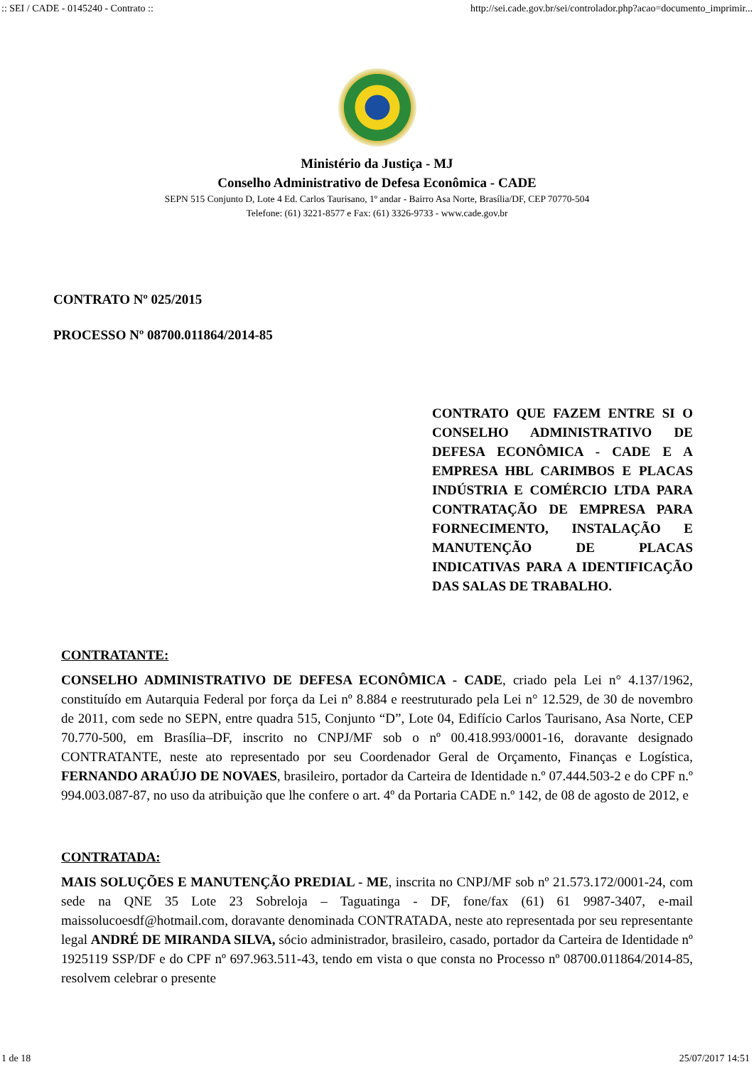:: SEI / CADE - 0145240 - Contrato :: http://sei.cade.gov.br/sei/controlador.php?acao=documento_imprimir...
Ministério da Justiça - MJ
Conselho Administrativo de Defesa Econômica - CADE
SEPN 515 Conjunto D, Lote 4 Ed. Carlos Taurisano, 1º andar - Bairro Asa Norte, Brasília/DF, CEP 70770-504
Telefone: (61) 3221-8577 e Fax: (61) 3326-9733 - www.cade.gov.br
CONTRATO Nº 025/2015
PROCESSO Nº 08700.011864/2014-85
CONTRATO QUE FAZEM ENTRE SI O CONSELHO ADMINISTRATIVO DE DEFESA ECONÔMICA - CADE E A EMPRESA HBL CARIMBOS E PLACAS INDÚSTRIA E COMÉRCIO LTDA PARA CONTRATAÇÃO DE EMPRESA PARA FORNECIMENTO, INSTALAÇÃO E MANUTENÇÃO DE PLACAS INDICATIVAS PARA A IDENTIFICAÇÃO DAS SALAS DE TRABALHO.
CONTRATANTE:
CONSELHO ADMINISTRATIVO DE DEFESA ECONÔMICA - CADE, criado pela Lei n° 4.137/1962, constituído em Autarquia Federal por força da Lei nº 8.884 e reestruturado pela Lei n° 12.529, de 30 de novembro de 2011, com sede no SEPN, entre quadra 515, Conjunto “D”, Lote 04, Edifício Carlos Taurisano, Asa Norte, CEP 70.770-500, em Brasília–DF, inscrito no CNPJ/MF sob o nº 00.418.993/0001-16, doravante designado CONTRATANTE, neste ato representado por seu Coordenador Geral de Orçamento, Finanças e Logística, FERNANDO ARAÚJO DE NOVAES, brasileiro, portador da Carteira de Identidade n.º 07.444.503-2 e do CPF n.º 994.003.087-87, no uso da atribuição que lhe confere o art. 4º da Portaria CADE n.º 142, de 08 de agosto de 2012, e
CONTRATADA:
MAIS SOLUÇÕES E MANUTENÇÃO PREDIAL - ME, inscrita no CNPJ/MF sob nº 21.573.172/0001-24, com sede na QNE 35 Lote 23 Sobreloja – Taguatinga - DF, fone/fax (61) 61 9987-3407, e-mail maissolucoesdf@hotmail.com, doravante denominada CONTRATADA, neste ato representada por seu representante legal ANDRÉ DE MIRANDA SILVA, sócio administrador, brasileiro, casado, portador da Carteira de Identidade nº 1925119 SSP/DF e do CPF nº 697.963.511-43, tendo em vista o que consta no Processo nº 08700.011864/2014-85, resolvem celebrar o presente
1 de 18 25/07/2017 14:51